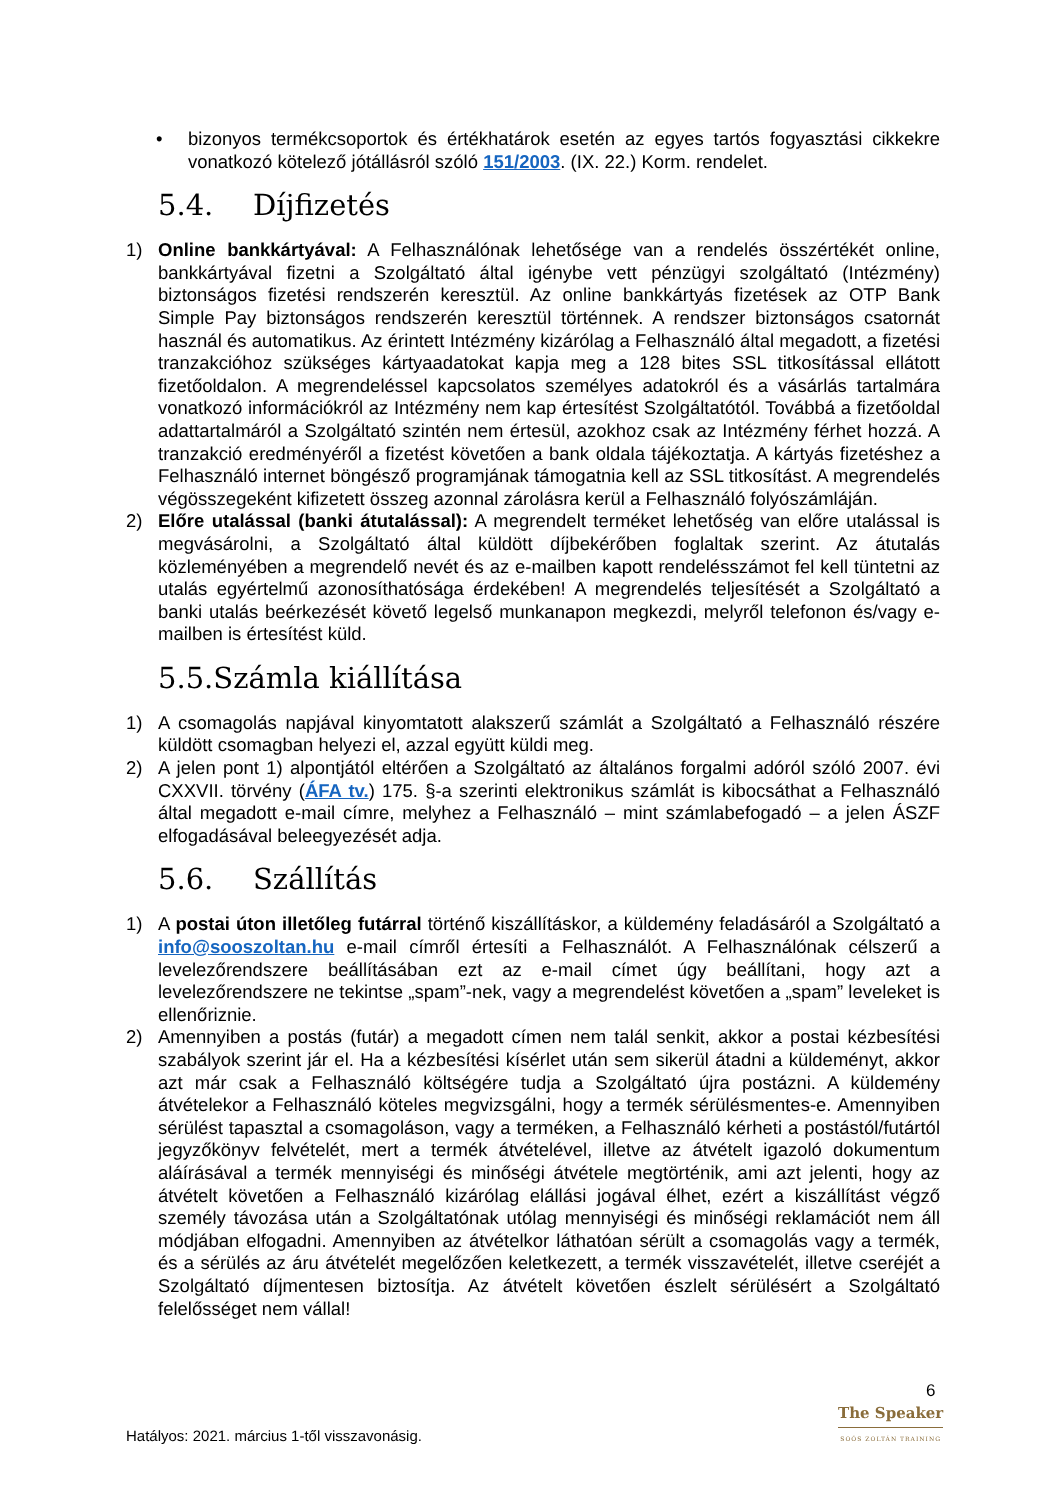• bizonyos termékcsoportok és értékhatárok esetén az egyes tartós fogyasztási cikkekre vonatkozó kötelező jótállásról szóló 151/2003. (IX. 22.) Korm. rendelet.
5.4. Díjfizetés
1) Online bankkártyával: A Felhasználónak lehetősége van a rendelés összértékét online, bankkártyával fizetni a Szolgáltató által igénybe vett pénzügyi szolgáltató (Intézmény) biztonságos fizetési rendszerén keresztül. Az online bankkártyás fizetések az OTP Bank Simple Pay biztonságos rendszerén keresztül történnek. A rendszer biztonságos csatornát használ és automatikus. Az érintett Intézmény kizárólag a Felhasználó által megadott, a fizetési tranzakcióhoz szükséges kártyaadatokat kapja meg a 128 bites SSL titkosítással ellátott fizetőoldalon. A megrendeléssel kapcsolatos személyes adatokról és a vásárlás tartalmára vonatkozó információkról az Intézmény nem kap értesítést Szolgáltatótól. Továbbá a fizetőoldal adattartalmáról a Szolgáltató szintén nem értesül, azokhoz csak az Intézmény férhet hozzá. A tranzakció eredményéről a fizetést követően a bank oldala tájékoztatja. A kártyás fizetéshez a Felhasználó internet böngésző programjának támogatnia kell az SSL titkosítást. A megrendelés végösszegeként kifizetett összeg azonnal zárolásra kerül a Felhasználó folyószámláján.
2) Előre utalással (banki átutalással): A megrendelt terméket lehetőség van előre utalással is megvásárolni, a Szolgáltató által küldött díjbekérőben foglaltak szerint. Az átutalás közleményében a megrendelő nevét és az e-mailben kapott rendelésszámot fel kell tüntetni az utalás egyértelmű azonosíthatósága érdekében! A megrendelés teljesítését a Szolgáltató a banki utalás beérkezését követő legelső munkanapon megkezdi, melyről telefonon és/vagy e-mailben is értesítést küld.
5.5.Számla kiállítása
1) A csomagolás napjával kinyomtatott alakszerű számlát a Szolgáltató a Felhasználó részére küldött csomagban helyezi el, azzal együtt küldi meg.
2) A jelen pont 1) alpontjától eltérően a Szolgáltató az általános forgalmi adóról szóló 2007. évi CXXVII. törvény (ÁFA tv.) 175. §-a szerinti elektronikus számlát is kibocsáthat a Felhasználó által megadott e-mail címre, melyhez a Felhasználó – mint számlabefogadó – a jelen ÁSZF elfogadásával beleegyezését adja.
5.6. Szállítás
1) A postai úton illetőleg futárral történő kiszállításkor, a küldemény feladásáról a Szolgáltató a info@sooszoltan.hu e-mail címről értesíti a Felhasználót. A Felhasználónak célszerű a levelezőrendszere beállításában ezt az e-mail címet úgy beállítani, hogy azt a levelezőrendszere ne tekintse „spam”-nek, vagy a megrendelést követően a „spam” leveleket is ellenőriznie.
2) Amennyiben a postás (futár) a megadott címen nem talál senkit, akkor a postai kézbesítési szabályok szerint jár el. Ha a kézbesítési kísérlet után sem sikerül átadni a küldeményt, akkor azt már csak a Felhasználó költségére tudja a Szolgáltató újra postázni. A küldemény átvételekor a Felhasználó köteles megvizsgálni, hogy a termék sérülésmentes-e. Amennyiben sérülést tapasztal a csomagoláson, vagy a terméken, a Felhasználó kérheti a postástól/futártól jegyzőkönyv felvételét, mert a termék átvételével, illetve az átvételt igazoló dokumentum aláírásával a termék mennyiségi és minőségi átvétele megtörténik, ami azt jelenti, hogy az átvételt követően a Felhasználó kizárólag elállási jogával élhet, ezért a kiszállítást végző személy távozása után a Szolgáltatónak utólag mennyiségi és minőségi reklamációt nem áll módjában elfogadni. Amennyiben az átvételkor láthatóan sérült a csomagolás vagy a termék, és a sérülés az áru átvételét megelőzően keletkezett, a termék visszavételét, illetve cseréjét a Szolgáltató díjmentesen biztosítja. Az átvételt követően észlelt sérülésért a Szolgáltató felelősséget nem vállal!
6
The Speaker
SOÓS ZOLTÁN TRAINING
Hatályos: 2021. március 1-től visszavonásig.